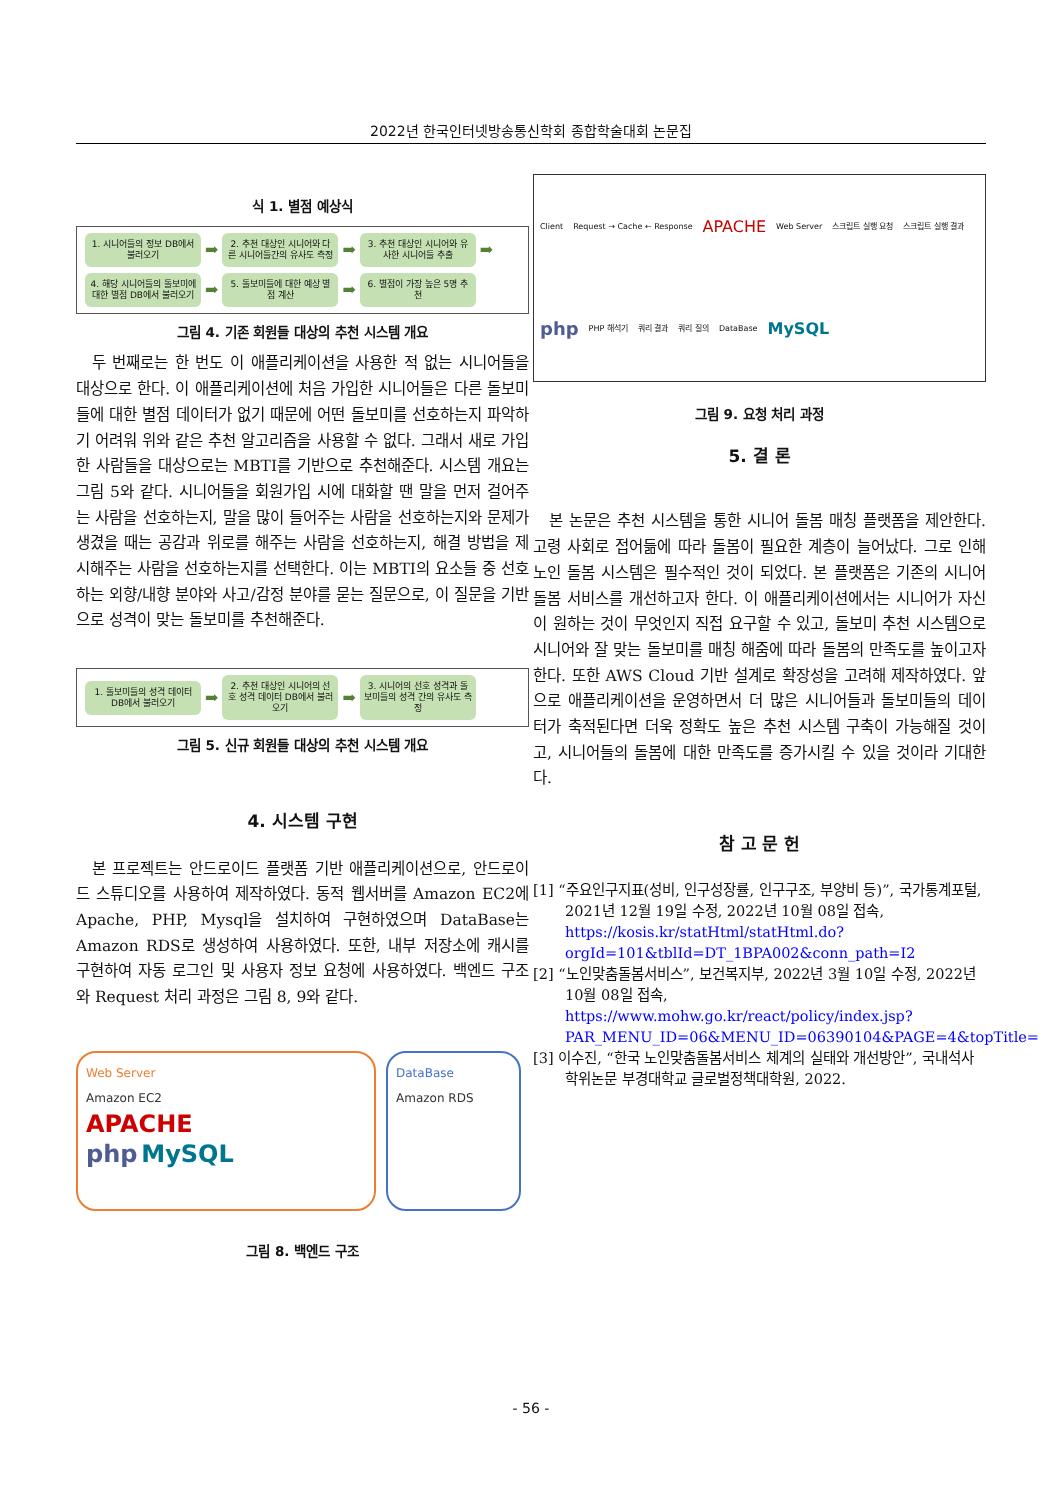2022년 한국인터넷방송통신학회 종합학술대회 논문집
식 1. 별점 예상식
1. 시니어들의 정보 DB에서 불러오기
➡
2. 추천 대상인 시니어와 다른 시니어들간의 유사도 측정
➡
3. 추천 대상인 시니어와 유사한 시니어들 추출
➡
4. 해당 시니어들의 돌보미에 대한 별점 DB에서 불러오기
➡
5. 돌보미들에 대한 예상 별점 계산
➡
6. 별점이 가장 높은 5명 추천
그림 4. 기존 회원들 대상의 추천 시스템 개요
두 번째로는 한 번도 이 애플리케이션을 사용한 적 없는 시니어들을 대상으로 한다. 이 애플리케이션에 처음 가입한 시니어들은 다른 돌보미들에 대한 별점 데이터가 없기 때문에 어떤 돌보미를 선호하는지 파악하기 어려워 위와 같은 추천 알고리즘을 사용할 수 없다. 그래서 새로 가입한 사람들을 대상으로는 MBTI를 기반으로 추천해준다. 시스템 개요는 그림 5와 같다. 시니어들을 회원가입 시에 대화할 땐 말을 먼저 걸어주는 사람을 선호하는지, 말을 많이 들어주는 사람을 선호하는지와 문제가 생겼을 때는 공감과 위로를 해주는 사람을 선호하는지, 해결 방법을 제시해주는 사람을 선호하는지를 선택한다. 이는 MBTI의 요소들 중 선호하는 외향/내향 분야와 사고/감정 분야를 묻는 질문으로, 이 질문을 기반으로 성격이 맞는 돌보미를 추천해준다.
1. 돌보미들의 성격 데이터 DB에서 불러오기
➡
2. 추천 대상인 시니어의 선호 성격 데이터 DB에서 불러오기
➡
3. 시니어의 선호 성격과 돌보미들의 성격 간의 유사도 측정
그림 5. 신규 회원들 대상의 추천 시스템 개요
4. 시스템 구현
본 프로젝트는 안드로이드 플랫폼 기반 애플리케이션으로, 안드로이드 스튜디오를 사용하여 제작하였다. 동적 웹서버를 Amazon EC2에 Apache, PHP, Mysql을 설치하여 구현하였으며 DataBase는 Amazon RDS로 생성하여 사용하였다. 또한, 내부 저장소에 캐시를 구현하여 자동 로그인 및 사용자 정보 요청에 사용하였다. 백엔드 구조와 Request 처리 과정은 그림 8, 9와 같다.
Web Server
Amazon EC2
APACHE
php MySQL
DataBase
Amazon RDS
그림 8. 백엔드 구조
Client Request → Cache ← Response APACHE Web Server 스크립트 실행 요청 스크립트 실행 결과 php PHP 해석기 쿼리 결과 쿼리 질의 DataBase MySQL
그림 9. 요청 처리 과정
5. 결 론
본 논문은 추천 시스템을 통한 시니어 돌봄 매칭 플랫폼을 제안한다. 고령 사회로 접어듦에 따라 돌봄이 필요한 계층이 늘어났다. 그로 인해 노인 돌봄 시스템은 필수적인 것이 되었다. 본 플랫폼은 기존의 시니어 돌봄 서비스를 개선하고자 한다. 이 애플리케이션에서는 시니어가 자신이 원하는 것이 무엇인지 직접 요구할 수 있고, 돌보미 추천 시스템으로 시니어와 잘 맞는 돌보미를 매칭 해줌에 따라 돌봄의 만족도를 높이고자 한다. 또한 AWS Cloud 기반 설계로 확장성을 고려해 제작하였다. 앞으로 애플리케이션을 운영하면서 더 많은 시니어들과 돌보미들의 데이터가 축적된다면 더욱 정확도 높은 추천 시스템 구축이 가능해질 것이고, 시니어들의 돌봄에 대한 만족도를 증가시킬 수 있을 것이라 기대한다.
참 고 문 헌
[1] “주요인구지표(성비, 인구성장률, 인구구조, 부양비 등)”, 국가통계포털, 2021년 12월 19일 수정, 2022년 10월 08일 접속, https://kosis.kr/statHtml/statHtml.do?orgId=101&tblId=DT_1BPA002&conn_path=I2
[2] “노인맞춤돌봄서비스”, 보건복지부, 2022년 3월 10일 수정, 2022년 10월 08일 접속, https://www.mohw.go.kr/react/policy/index.jsp?PAR_MENU_ID=06&MENU_ID=06390104&PAGE=4&topTitle=
[3] 이수진, “한국 노인맞춤돌봄서비스 체계의 실태와 개선방안”, 국내석사학위논문 부경대학교 글로벌정책대학원, 2022.
- 56 -